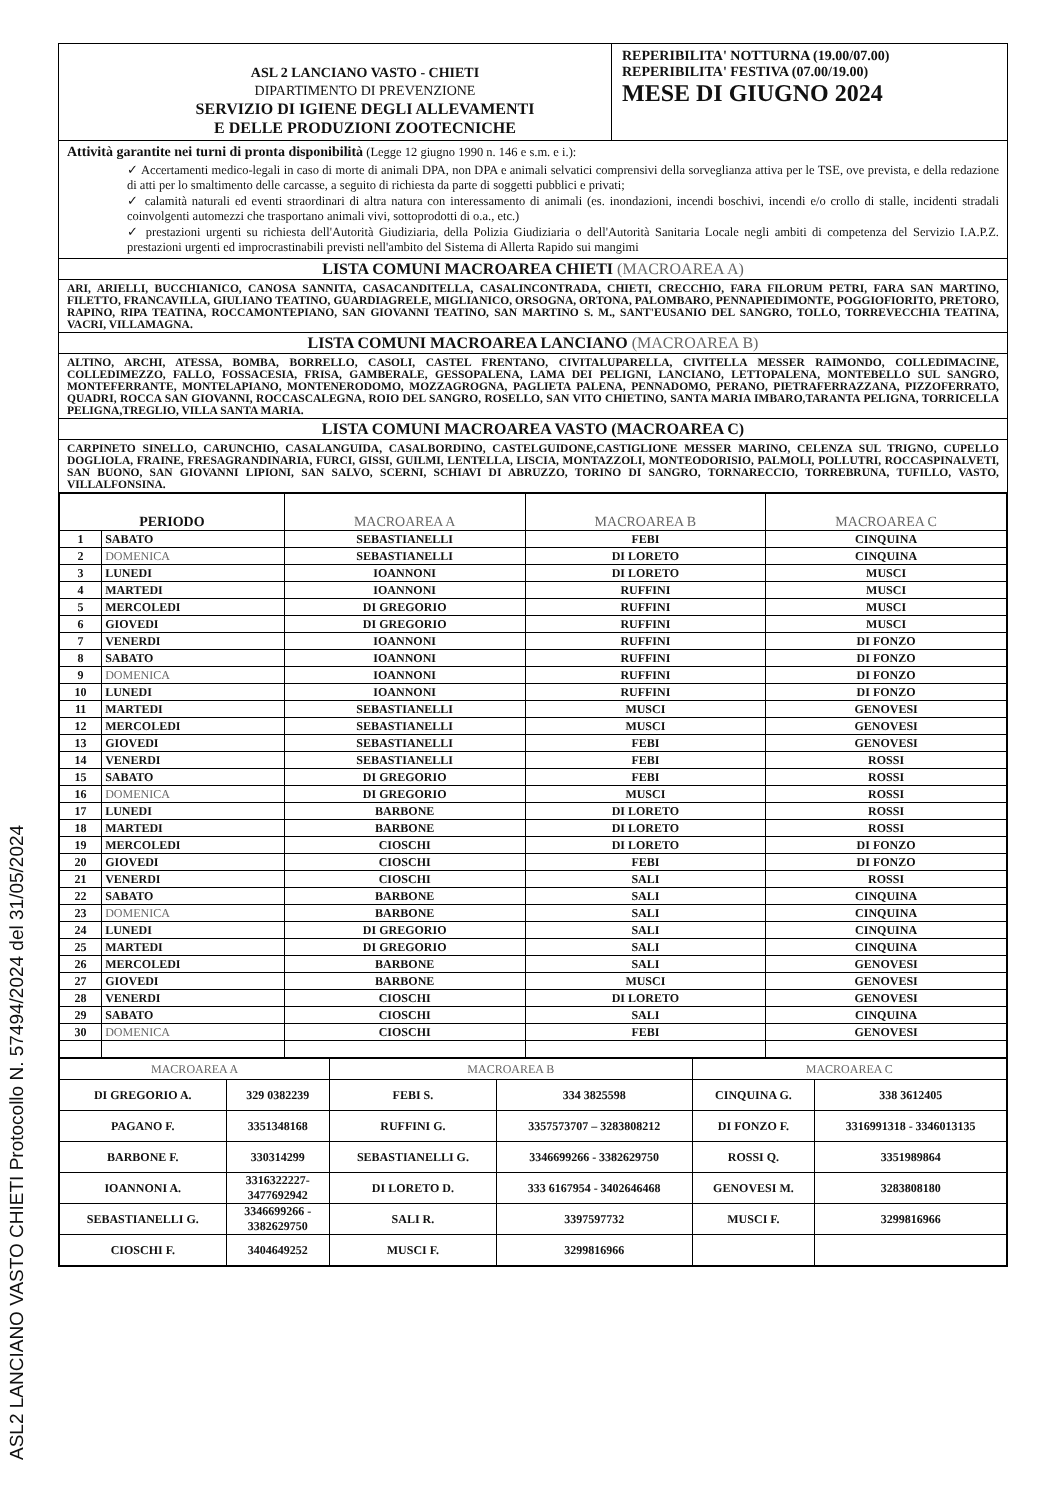ASL2 LANCIANO VASTO CHIETI Protocollo N. 57494/2024 del 31/05/2024
ASL 2 LANCIANO VASTO - CHIETI
DIPARTIMENTO DI PREVENZIONE
SERVIZIO DI IGIENE DEGLI ALLEVAMENTI
E DELLE PRODUZIONI ZOOTECNICHE
REPERIBILITA' NOTTURNA (19.00/07.00)
REPERIBILITA' FESTIVA (07.00/19.00)
MESE DI GIUGNO 2024
Attività garantite nei turni di pronta disponibilità (Legge 12 giugno 1990 n. 146 e s.m. e i.):
✓ Accertamenti medico-legali in caso di morte di animali DPA, non DPA e animali selvatici comprensivi della sorveglianza attiva per le TSE, ove prevista, e della redazione di atti per lo smaltimento delle carcasse, a seguito di richiesta da parte di soggetti pubblici e privati;
✓ calamità naturali ed eventi straordinari di altra natura con interessamento di animali (es. inondazioni, incendi boschivi, incendi e/o crollo di stalle, incidenti stradali coinvolgenti automezzi che trasportano animali vivi, sottoprodotti di o.a., etc.)
✓ prestazioni urgenti su richiesta dell'Autorità Giudiziaria, della Polizia Giudiziaria o dell'Autorità Sanitaria Locale negli ambiti di competenza del Servizio I.A.P.Z. prestazioni urgenti ed improcrastinabili previsti nell'ambito del Sistema di Allerta Rapido sui mangimi
LISTA COMUNI MACROAREA CHIETI (MACROAREA A)
ARI, ARIELLI, BUCCHIANICO, CANOSA SANNITA, CASACANDITELLA, CASALINCONTRADA, CHIETI, CRECCHIO, FARA FILORUM PETRI, FARA SAN MARTINO, FILETTO, FRANCAVILLA, GIULIANO TEATINO, GUARDIAGRELE, MIGLIANICO, ORSOGNA, ORTONA, PALOMBARO, PENNAPIEDIMONTE, POGGIOFIORITO, PRETORO, RAPINO, RIPA TEATINA, ROCCAMONTEPIANO, SAN GIOVANNI TEATINO, SAN MARTINO S. M., SANT'EUSANIO DEL SANGRO, TOLLO, TORREVECCHIA TEATINA, VACRI, VILLAMAGNA.
LISTA COMUNI MACROAREA LANCIANO (MACROAREA B)
ALTINO, ARCHI, ATESSA, BOMBA, BORRELLO, CASOLI, CASTEL FRENTANO, CIVITALUPARELLA, CIVITELLA MESSER RAIMONDO, COLLEDIMACINE, COLLEDIMEZZO, FALLO, FOSSACESIA, FRISA, GAMBERALE, GESSOPALENA, LAMA DEI PELIGNI, LANCIANO, LETTOPALENA, MONTEBELLO SUL SANGRO, MONTEFERRANTE, MONTELAPIANO, MONTENERODOMO, MOZZAGROGNA, PAGLIETA PALENA, PENNADOMO, PERANO, PIETRAFERRAZZANA, PIZZOFERRATO, QUADRI, ROCCA SAN GIOVANNI, ROCCASCALEGNA, ROIO DEL SANGRO, ROSELLO, SAN VITO CHIETINO, SANTA MARIA IMBARO,TARANTA PELIGNA, TORRICELLA PELIGNA,TREGLIO, VILLA SANTA MARIA.
LISTA COMUNI MACROAREA VASTO (MACROAREA C)
CARPINETO SINELLO, CARUNCHIO, CASALANGUIDA, CASALBORDINO, CASTELGUIDONE,CASTIGLIONE MESSER MARINO, CELENZA SUL TRIGNO, CUPELLO DOGLIOLA, FRAINE, FRESAGRANDINARIA, FURCI, GISSI, GUILMI, LENTELLA, LISCIA, MONTAZZOLI, MONTEODORISIO, PALMOLI, POLLUTRI, ROCCASPINALVETI, SAN BUONO, SAN GIOVANNI LIPIONI, SAN SALVO, SCERNI, SCHIAVI DI ABRUZZO, TORINO DI SANGRO, TORNARECCIO, TORREBRUNA, TUFILLO, VASTO, VILLALFONSINA.
| PERIODO | | MACROAREA A | MACROAREA B | MACROAREA C |
| --- | --- | --- | --- | --- |
| 1 | SABATO | SEBASTIANELLI | FEBI | CINQUINA |
| 2 | DOMENICA | SEBASTIANELLI | DI LORETO | CINQUINA |
| 3 | LUNEDI | IOANNONI | DI LORETO | MUSCI |
| 4 | MARTEDI | IOANNONI | RUFFINI | MUSCI |
| 5 | MERCOLEDI | DI GREGORIO | RUFFINI | MUSCI |
| 6 | GIOVEDI | DI GREGORIO | RUFFINI | MUSCI |
| 7 | VENERDI | IOANNONI | RUFFINI | DI FONZO |
| 8 | SABATO | IOANNONI | RUFFINI | DI FONZO |
| 9 | DOMENICA | IOANNONI | RUFFINI | DI FONZO |
| 10 | LUNEDI | IOANNONI | RUFFINI | DI FONZO |
| 11 | MARTEDI | SEBASTIANELLI | MUSCI | GENOVESI |
| 12 | MERCOLEDI | SEBASTIANELLI | MUSCI | GENOVESI |
| 13 | GIOVEDI | SEBASTIANELLI | FEBI | GENOVESI |
| 14 | VENERDI | SEBASTIANELLI | FEBI | ROSSI |
| 15 | SABATO | DI GREGORIO | FEBI | ROSSI |
| 16 | DOMENICA | DI GREGORIO | MUSCI | ROSSI |
| 17 | LUNEDI | BARBONE | DI LORETO | ROSSI |
| 18 | MARTEDI | BARBONE | DI LORETO | ROSSI |
| 19 | MERCOLEDI | CIOSCHI | DI LORETO | DI FONZO |
| 20 | GIOVEDI | CIOSCHI | FEBI | DI FONZO |
| 21 | VENERDI | CIOSCHI | SALI | ROSSI |
| 22 | SABATO | BARBONE | SALI | CINQUINA |
| 23 | DOMENICA | BARBONE | SALI | CINQUINA |
| 24 | LUNEDI | DI GREGORIO | SALI | CINQUINA |
| 25 | MARTEDI | DI GREGORIO | SALI | CINQUINA |
| 26 | MERCOLEDI | BARBONE | SALI | GENOVESI |
| 27 | GIOVEDI | BARBONE | MUSCI | GENOVESI |
| 28 | VENERDI | CIOSCHI | DI LORETO | GENOVESI |
| 29 | SABATO | CIOSCHI | SALI | CINQUINA |
| 30 | DOMENICA | CIOSCHI | FEBI | GENOVESI |
| MACROAREA A | | MACROAREA B | | MACROAREA C | |
| --- | --- | --- | --- | --- | --- |
| DI GREGORIO A. | 329 0382239 | FEBI S. | 334 3825598 | CINQUINA G. | 338 3612405 |
| PAGANO F. | 3351348168 | RUFFINI G. | 3357573707 – 3283808212 | DI FONZO F. | 3316991318 - 3346013135 |
| BARBONE F. | 330314299 | SEBASTIANELLI G. | 3346699266 - 3382629750 | ROSSI Q. | 3351989864 |
| IOANNONI A. | 3316322227- 3477692942 | DI LORETO D. | 333 6167954 - 3402646468 | GENOVESI M. | 3283808180 |
| SEBASTIANELLI G. | 3346699266 - 3382629750 | SALI R. | 3397597732 | MUSCI F. | 3299816966 |
| CIOSCHI F. | 3404649252 | MUSCI F. | 3299816966 | | |